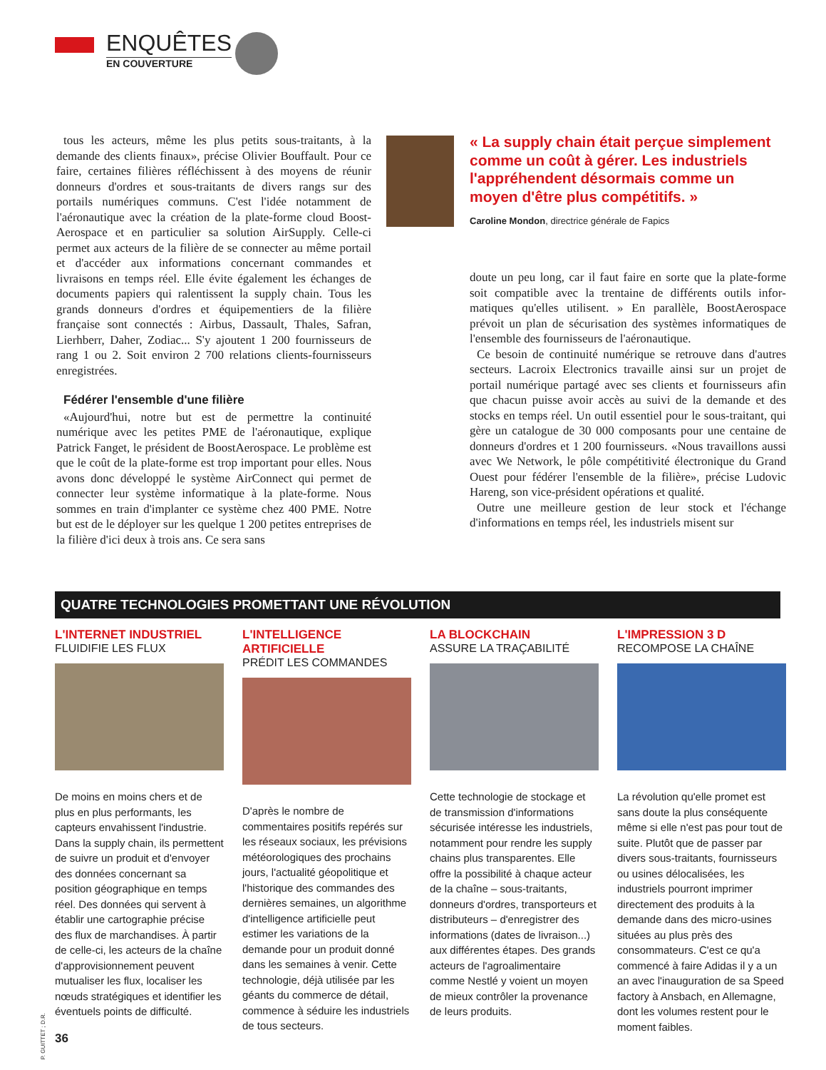ENQUÊTES
EN COUVERTURE
tous les acteurs, même les plus petits sous-traitants, à la demande des clients finaux», précise Olivier Bouffault. Pour ce faire, certaines filières réfléchissent à des moyens de réunir donneurs d'ordres et sous-traitants de divers rangs sur des portails numériques communs. C'est l'idée notamment de l'aéronautique avec la création de la plate-forme cloud Boost­Aerospace et en particulier sa solution AirSupply. Celle-ci permet aux acteurs de la filière de se connecter au même portail et d'accéder aux informations concernant commandes et livraisons en temps réel. Elle évite également les échanges de documents papiers qui ralentissent la supply chain. Tous les grands donneurs d'ordres et équipementiers de la filière française sont connectés : Airbus, Dassault, Thales, Safran, Lierhberr, Daher, Zodiac... S'y ajoutent 1 200 fournisseurs de rang 1 ou 2. Soit environ 2 700 relations clients-fournis­seurs enregistrées.
Fédérer l'ensemble d'une filière
«Aujourd'hui, notre but est de permettre la continuité numérique avec les petites PME de l'aéronautique, explique Patrick Fanget, le président de BoostAerospace. Le problème est que le coût de la plate-forme est trop important pour elles. Nous avons donc développé le système AirConnect qui permet de connecter leur système informatique à la plate-forme. Nous sommes en train d'implanter ce système chez 400 PME. Notre but est de le déployer sur les quelque 1 200 petites entreprises de la filière d'ici deux à trois ans. Ce sera sans
« La supply chain était perçue simplement comme un coût à gérer. Les industriels l'appréhendent désormais comme un moyen d'être plus compétitifs. »
Caroline Mondon, directrice générale de Fapics
doute un peu long, car il faut faire en sorte que la plate-forme soit compatible avec la trentaine de différents outils infor­matiques qu'elles utilisent. » En parallèle, BoostAerospace prévoit un plan de sécurisation des systèmes informatiques de l'ensemble des fournisseurs de l'aéronautique.
Ce besoin de continuité numérique se retrouve dans d'autres secteurs. Lacroix Electronics travaille ainsi sur un projet de portail numérique partagé avec ses clients et fournisseurs afin que chacun puisse avoir accès au suivi de la demande et des stocks en temps réel. Un outil essentiel pour le sous-traitant, qui gère un catalogue de 30 000 composants pour une centaine de donneurs d'ordres et 1 200 fournisseurs. «Nous travaillons aussi avec We Network, le pôle compéti­tivité électronique du Grand Ouest pour fédérer l'ensemble de la filière», précise Ludovic Hareng, son vice-président opérations et qualité.
Outre une meilleure gestion de leur stock et l'échange d'informations en temps réel, les industriels misent sur
QUATRE TECHNOLOGIES PROMETTANT UNE RÉVOLUTION
L'INTERNET INDUSTRIEL
FLUIDIFIE LES FLUX
De moins en moins chers et de plus en plus performants, les capteurs envahissent l'industrie. Dans la supply chain, ils permettent de suivre un produit et d'envoyer des données concernant sa position géographique en temps réel. Des données qui servent à établir une cartographie précise des flux de marchandises. À partir de celle-ci, les acteurs de la chaîne d'approvisionnement peuvent mutualiser les flux, localiser les nœuds stratégiques et identifier les éventuels points de difficulté.
L'INTELLIGENCE ARTIFICIELLE
PRÉDIT LES COMMANDES
D'après le nombre de commentaires positifs repérés sur les réseaux sociaux, les prévisions météorologiques des prochains jours, l'actualité géopolitique et l'historique des commandes des dernières semaines, un algorithme d'intelligence artificielle peut estimer les variations de la demande pour un produit donné dans les semaines à venir. Cette technologie, déjà utilisée par les géants du commerce de détail, commence à séduire les industriels de tous secteurs.
LA BLOCKCHAIN
ASSURE LA TRAÇABILITÉ
Cette technologie de stockage et de transmission d'informations sécurisée intéresse les industriels, notamment pour rendre les supply chains plus transparentes. Elle offre la possibilité à chaque acteur de la chaîne – sous-traitants, donneurs d'ordres, transporteurs et distributeurs – d'enregistrer des informations (dates de livraison...) aux différentes étapes. Des grands acteurs de l'agroalimentaire comme Nestlé y voient un moyen de mieux contrôler la provenance de leurs produits.
L'IMPRESSION 3 D
RECOMPOSE LA CHAÎNE
La révolution qu'elle promet est sans doute la plus conséquente même si elle n'est pas pour tout de suite. Plutôt que de passer par divers sous-traitants, fournisseurs ou usines délocalisées, les industriels pourront imprimer directement des produits à la demande dans des micro-usines situées au plus près des consommateurs. C'est ce qu'a commencé à faire Adidas il y a un an avec l'inauguration de sa Speed factory à Ansbach, en Allemagne, dont les volumes restent pour le moment faibles.
P. GUITTET ; D.R.
36